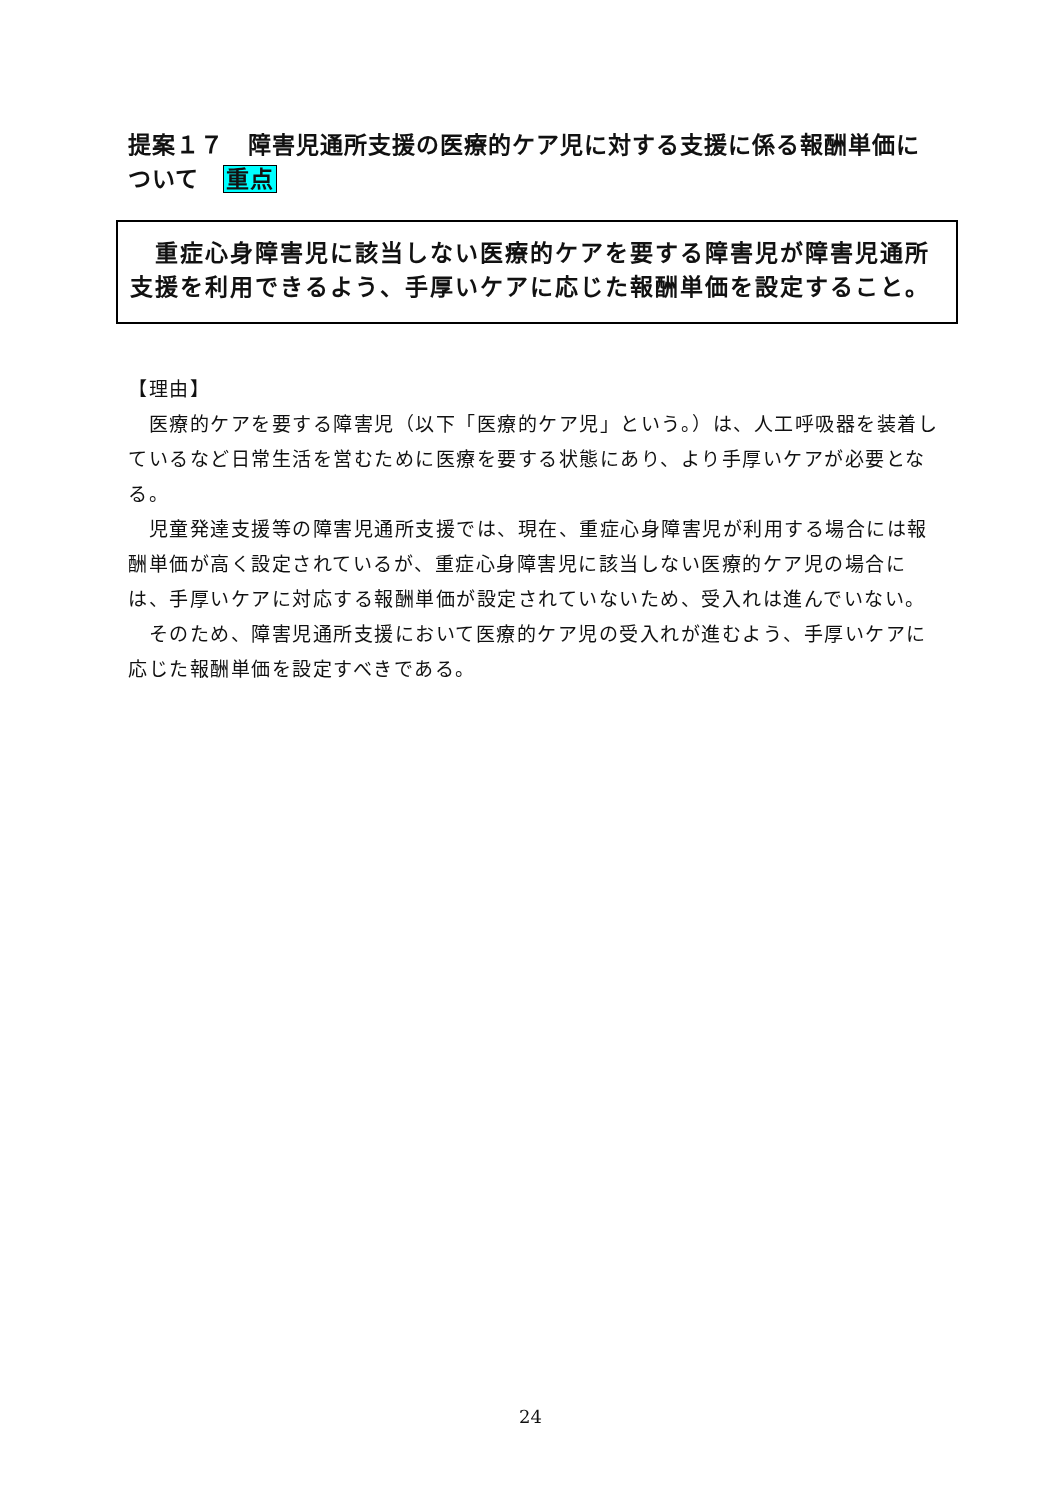提案１７　障害児通所支援の医療的ケア児に対する支援に係る報酬単価について　重点
　重症心身障害児に該当しない医療的ケアを要する障害児が障害児通所支援を利用できるよう、手厚いケアに応じた報酬単価を設定すること。
【理由】
　医療的ケアを要する障害児（以下「医療的ケア児」という。）は、人工呼吸器を装着しているなど日常生活を営むために医療を要する状態にあり、より手厚いケアが必要となる。
　児童発達支援等の障害児通所支援では、現在、重症心身障害児が利用する場合には報酬単価が高く設定されているが、重症心身障害児に該当しない医療的ケア児の場合には、手厚いケアに対応する報酬単価が設定されていないため、受入れは進んでいない。
　そのため、障害児通所支援において医療的ケア児の受入れが進むよう、手厚いケアに応じた報酬単価を設定すべきである。
24